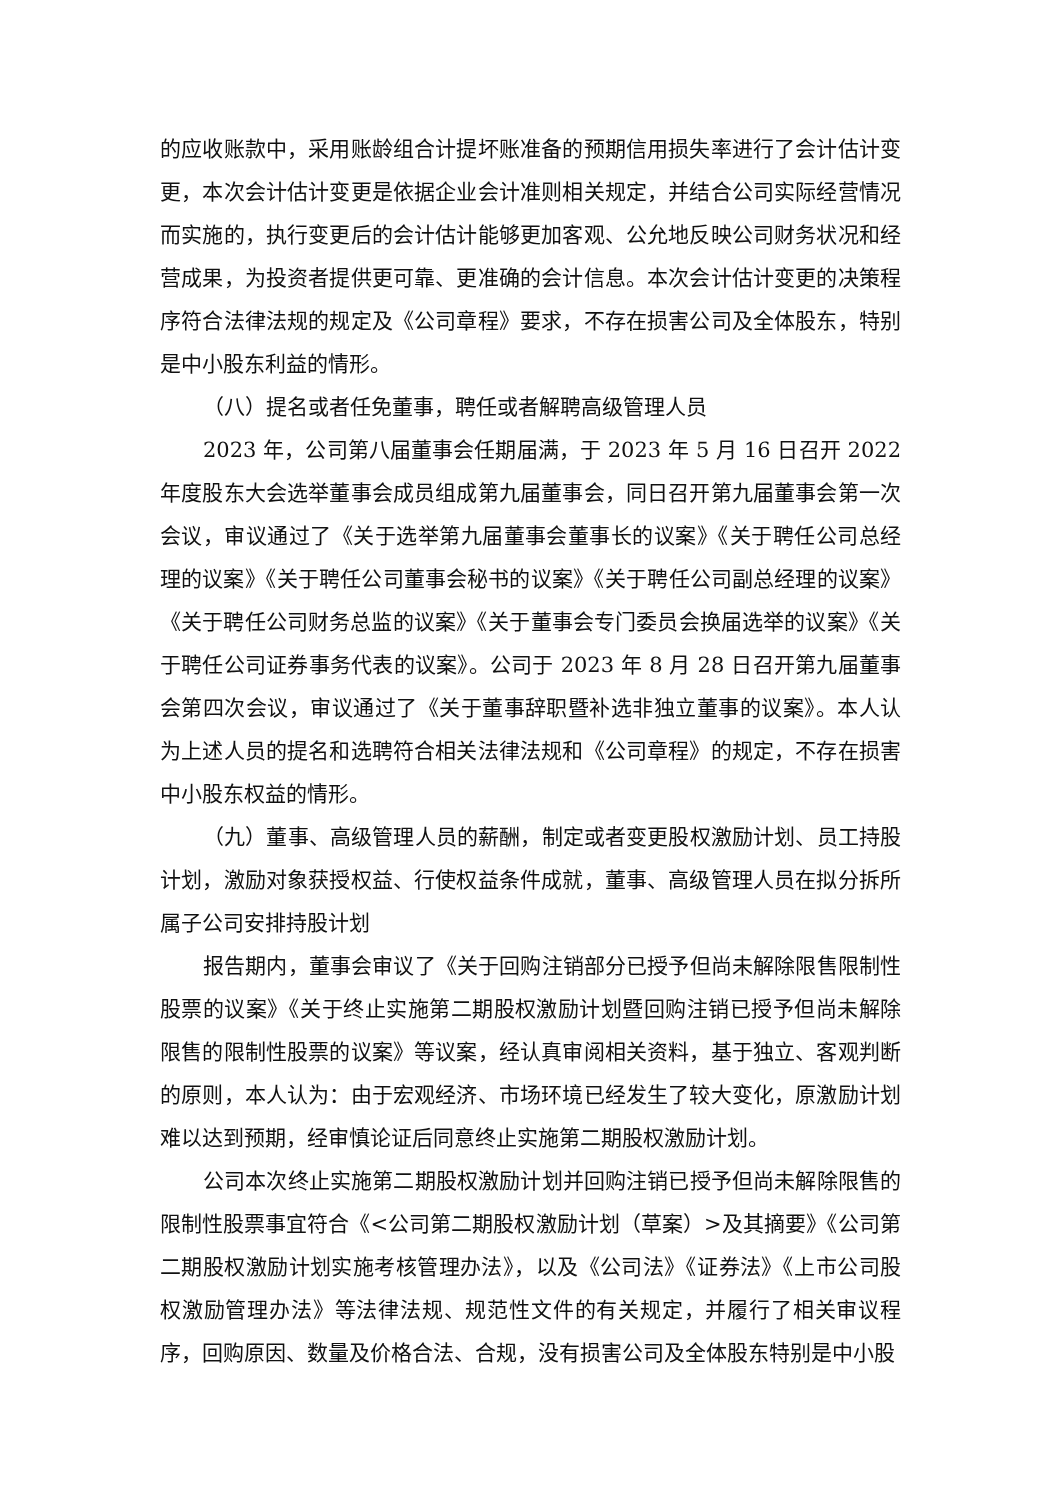的应收账款中，采用账龄组合计提坏账准备的预期信用损失率进行了会计估计变更，本次会计估计变更是依据企业会计准则相关规定，并结合公司实际经营情况而实施的，执行变更后的会计估计能够更加客观、公允地反映公司财务状况和经营成果，为投资者提供更可靠、更准确的会计信息。本次会计估计变更的决策程序符合法律法规的规定及《公司章程》要求，不存在损害公司及全体股东，特别是中小股东利益的情形。
（八）提名或者任免董事，聘任或者解聘高级管理人员
2023 年，公司第八届董事会任期届满，于 2023 年 5 月 16 日召开 2022 年度股东大会选举董事会成员组成第九届董事会，同日召开第九届董事会第一次会议，审议通过了《关于选举第九届董事会董事长的议案》《关于聘任公司总经理的议案》《关于聘任公司董事会秘书的议案》《关于聘任公司副总经理的议案》《关于聘任公司财务总监的议案》《关于董事会专门委员会换届选举的议案》《关于聘任公司证券事务代表的议案》。公司于 2023 年 8 月 28 日召开第九届董事会第四次会议，审议通过了《关于董事辞职暨补选非独立董事的议案》。本人认为上述人员的提名和选聘符合相关法律法规和《公司章程》的规定，不存在损害中小股东权益的情形。
（九）董事、高级管理人员的薪酬，制定或者变更股权激励计划、员工持股计划，激励对象获授权益、行使权益条件成就，董事、高级管理人员在拟分拆所属子公司安排持股计划
报告期内，董事会审议了《关于回购注销部分已授予但尚未解除限售限制性股票的议案》《关于终止实施第二期股权激励计划暨回购注销已授予但尚未解除限售的限制性股票的议案》等议案，经认真审阅相关资料，基于独立、客观判断的原则，本人认为：由于宏观经济、市场环境已经发生了较大变化，原激励计划难以达到预期，经审慎论证后同意终止实施第二期股权激励计划。
公司本次终止实施第二期股权激励计划并回购注销已授予但尚未解除限售的限制性股票事宜符合《<公司第二期股权激励计划（草案）>及其摘要》《公司第二期股权激励计划实施考核管理办法》，以及《公司法》《证券法》《上市公司股权激励管理办法》等法律法规、规范性文件的有关规定，并履行了相关审议程序，回购原因、数量及价格合法、合规，没有损害公司及全体股东特别是中小股